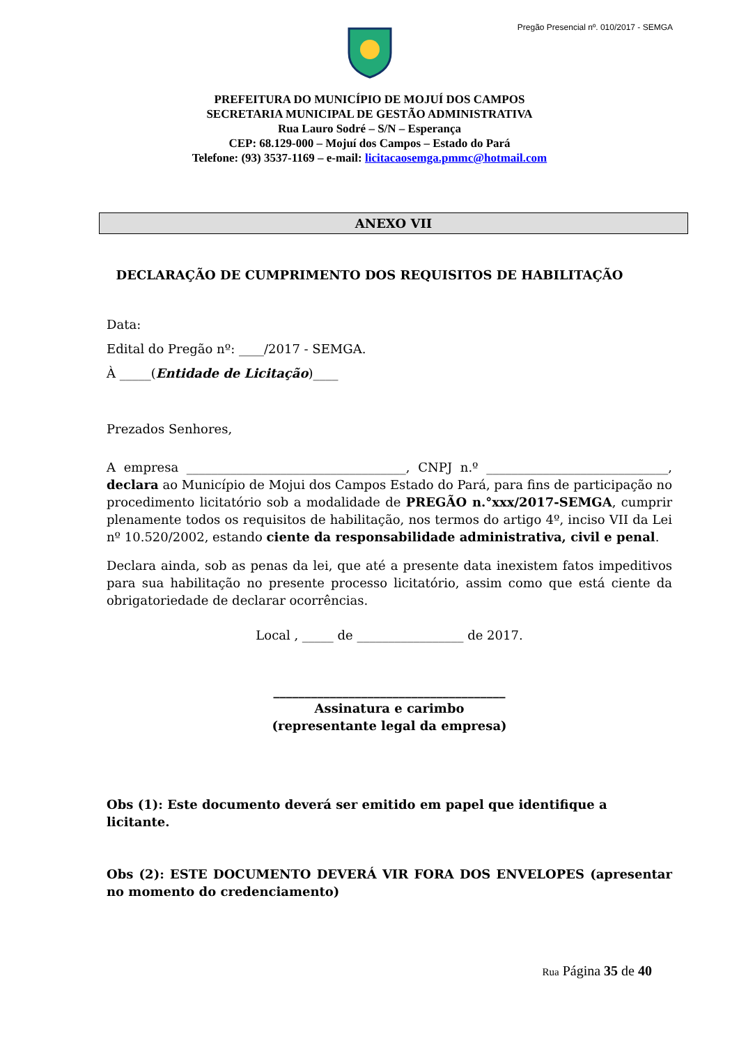Pregão Presencial nº. 010/2017 - SEMGA
PREFEITURA DO MUNICÍPIO DE MOJUÍ DOS CAMPOS
SECRETARIA MUNICIPAL DE GESTÃO ADMINISTRATIVA
Rua Lauro Sodré – S/N – Esperança
CEP: 68.129-000 – Mojuí dos Campos – Estado do Pará
Telefone: (93) 3537-1169 – e-mail: licitacaosemga.pmmc@hotmail.com
ANEXO VII
DECLARAÇÃO DE CUMPRIMENTO DOS REQUISITOS DE HABILITAÇÃO
Data:
Edital do Pregão nº: ____/2017 - SEMGA.
À _____(Entidade de Licitação)____
Prezados Senhores,
A empresa ___________________________________, CNPJ n.º _____________________________, declara ao Município de Mojui dos Campos Estado do Pará, para fins de participação no procedimento licitatório sob a modalidade de PREGÃO n.°xxx/2017-SEMGA, cumprir plenamente todos os requisitos de habilitação, nos termos do artigo 4º, inciso VII da Lei nº 10.520/2002, estando ciente da responsabilidade administrativa, civil e penal.
Declara ainda, sob as penas da lei, que até a presente data inexistem fatos impeditivos para sua habilitação no presente processo licitatório, assim como que está ciente da obrigatoriedade de declarar ocorrências.
Local , _____ de _________________ de 2017.
_____________________________________
Assinatura e carimbo
(representante legal da empresa)
Obs (1): Este documento deverá ser emitido em papel que identifique a licitante.
Obs (2): ESTE DOCUMENTO DEVERÁ VIR FORA DOS ENVELOPES (apresentar no momento do credenciamento)
Rua Página 35 de 40